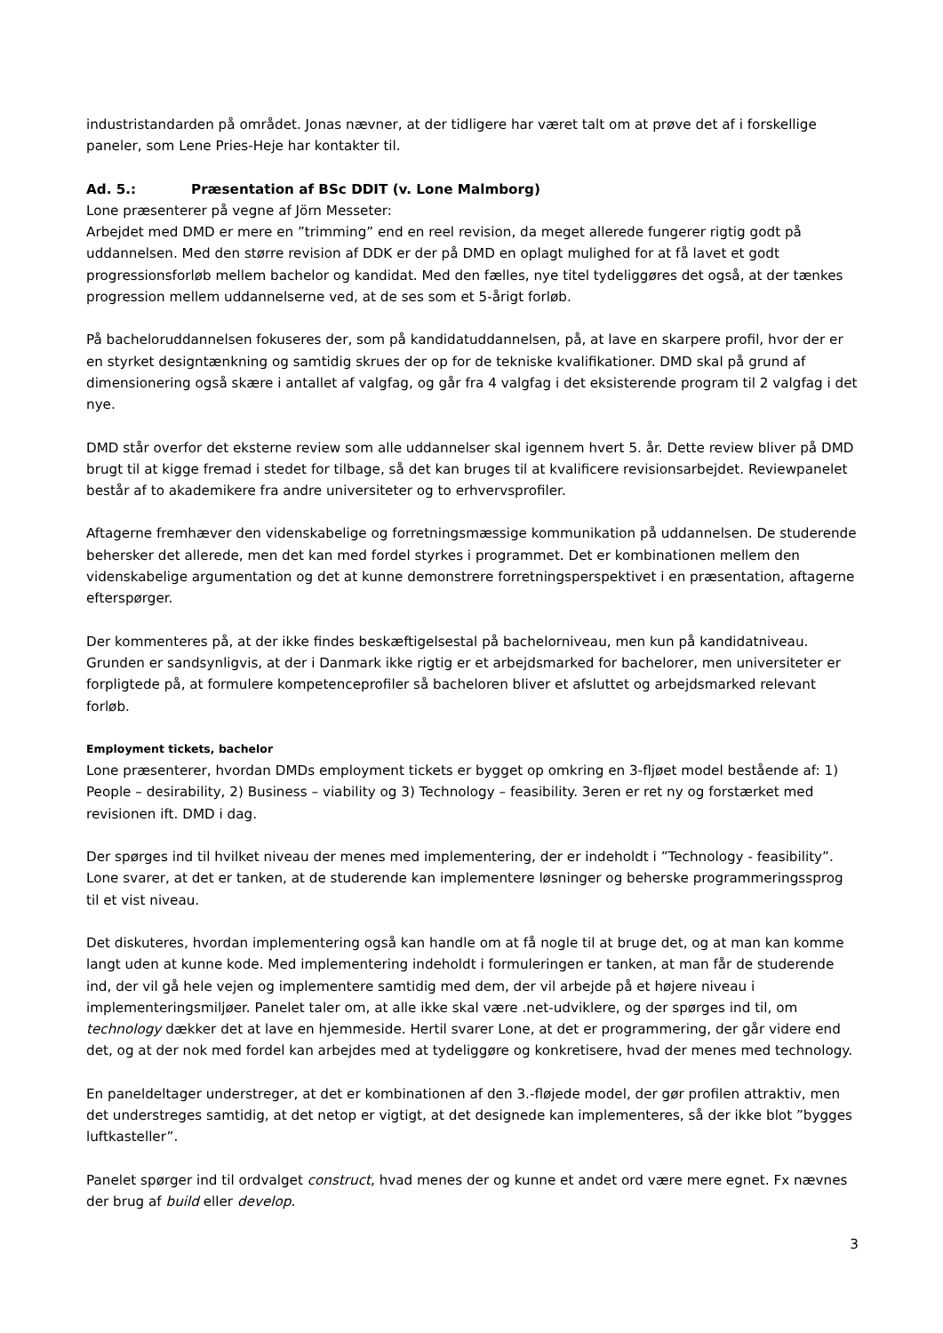industristandarden på området. Jonas nævner, at der tidligere har været talt om at prøve det af i forskellige paneler, som Lene Pries-Heje har kontakter til.
Ad. 5.: Præsentation af BSc DDIT (v. Lone Malmborg)
Lone præsenterer på vegne af Jörn Messeter:
Arbejdet med DMD er mere en ”trimming” end en reel revision, da meget allerede fungerer rigtig godt på uddannelsen. Med den større revision af DDK er der på DMD en oplagt mulighed for at få lavet et godt progressionsforløb mellem bachelor og kandidat. Med den fælles, nye titel tydeliggøres det også, at der tænkes progression mellem uddannelserne ved, at de ses som et 5-årigt forløb.
På bacheloruddannelsen fokuseres der, som på kandidatuddannelsen, på, at lave en skarpere profil, hvor der er en styrket designtænkning og samtidig skrues der op for de tekniske kvalifikationer. DMD skal på grund af dimensionering også skære i antallet af valgfag, og går fra 4 valgfag i det eksisterende program til 2 valgfag i det nye.
DMD står overfor det eksterne review som alle uddannelser skal igennem hvert 5. år. Dette review bliver på DMD brugt til at kigge fremad i stedet for tilbage, så det kan bruges til at kvalificere revisionsarbejdet. Reviewpanelet består af to akademikere fra andre universiteter og to erhvervsprofiler.
Aftagerne fremhæver den videnskabelige og forretningsmæssige kommunikation på uddannelsen. De studerende behersker det allerede, men det kan med fordel styrkes i programmet. Det er kombinationen mellem den videnskabelige argumentation og det at kunne demonstrere forretningsperspektivet i en præsentation, aftagerne efterspørger.
Der kommenteres på, at der ikke findes beskæftigelsestal på bachelorniveau, men kun på kandidatniveau. Grunden er sandsynligvis, at der i Danmark ikke rigtig er et arbejdsmarked for bachelorer, men universiteter er forpligtede på, at formulere kompetenceprofiler så bacheloren bliver et afsluttet og arbejdsmarked relevant forløb.
Employment tickets, bachelor
Lone præsenterer, hvordan DMDs employment tickets er bygget op omkring en 3-fljøet model bestående af: 1) People – desirability, 2) Business – viability og 3) Technology – feasibility. 3eren er ret ny og forstærket med revisionen ift. DMD i dag.
Der spørges ind til hvilket niveau der menes med implementering, der er indeholdt i ”Technology - feasibility”. Lone svarer, at det er tanken, at de studerende kan implementere løsninger og beherske programmeringssprog til et vist niveau.
Det diskuteres, hvordan implementering også kan handle om at få nogle til at bruge det, og at man kan komme langt uden at kunne kode. Med implementering indeholdt i formuleringen er tanken, at man får de studerende ind, der vil gå hele vejen og implementere samtidig med dem, der vil arbejde på et højere niveau i implementeringsmiljøer. Panelet taler om, at alle ikke skal være .net-udviklere, og der spørges ind til, om technology dækker det at lave en hjemmeside. Hertil svarer Lone, at det er programmering, der går videre end det, og at der nok med fordel kan arbejdes med at tydeliggøre og konkretisere, hvad der menes med technology.
En paneldeltager understreger, at det er kombinationen af den 3.-fløjede model, der gør profilen attraktiv, men det understreges samtidig, at det netop er vigtigt, at det designede kan implementeres, så der ikke blot ”bygges luftkasteller”.
Panelet spørger ind til ordvalget construct, hvad menes der og kunne et andet ord være mere egnet. Fx nævnes der brug af build eller develop.
3